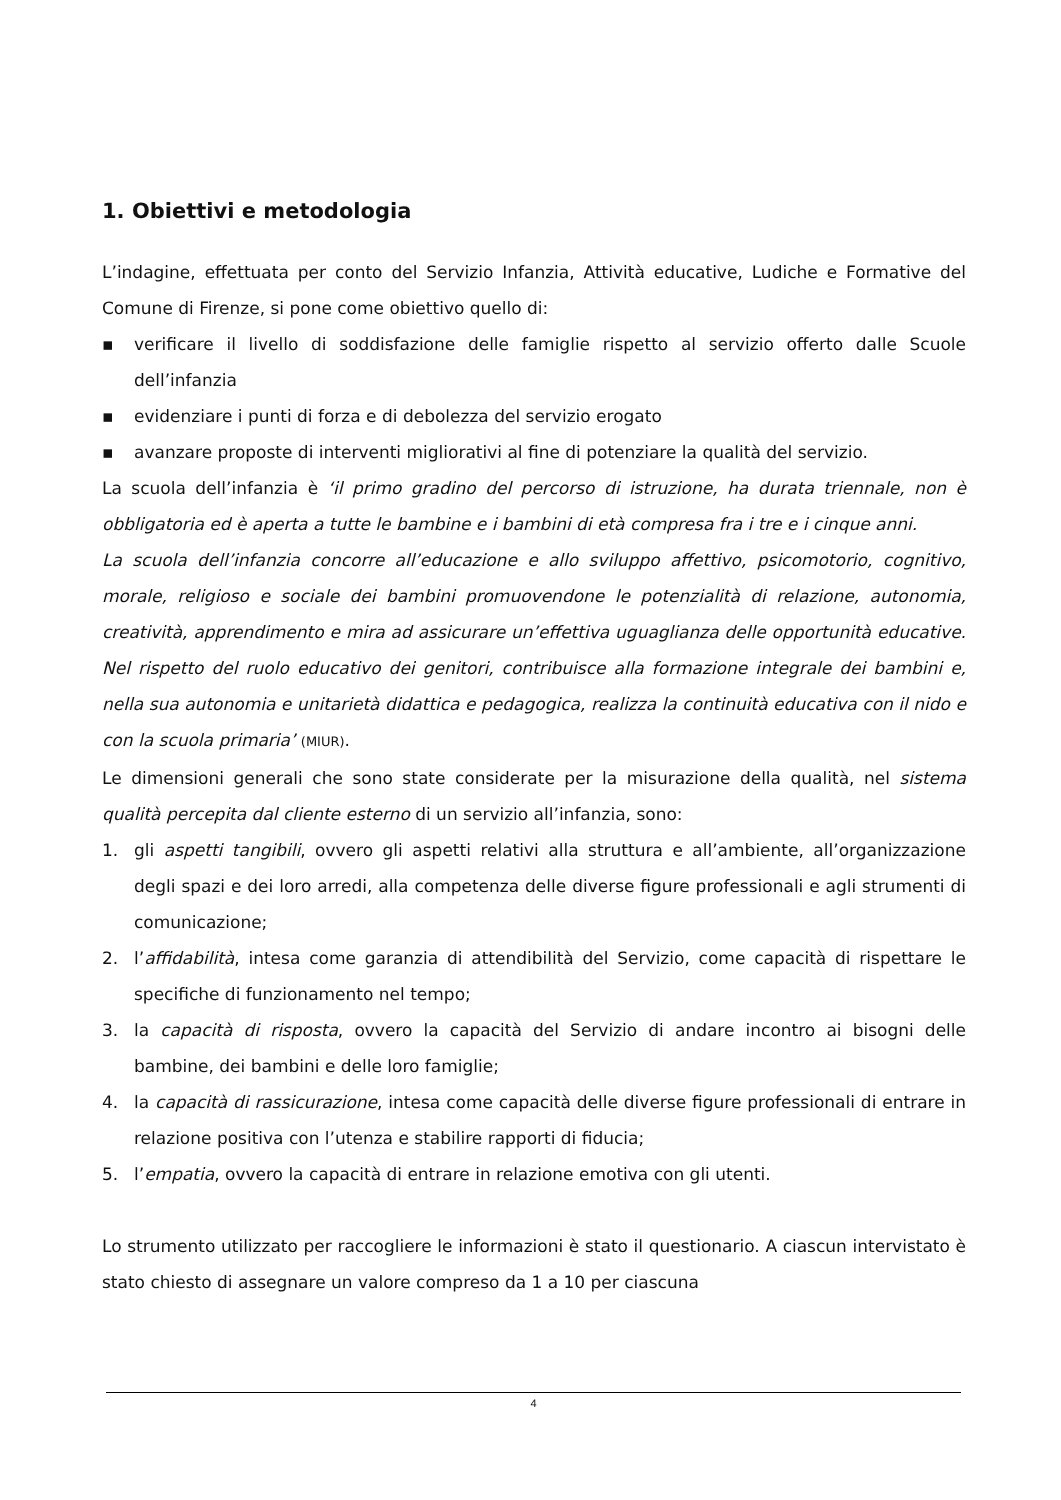1. Obiettivi e metodologia
L’indagine, effettuata per conto del Servizio Infanzia, Attività educative, Ludiche e Formative del Comune di Firenze, si pone come obiettivo quello di:
▪ verificare il livello di soddisfazione delle famiglie rispetto al servizio offerto dalle Scuole dell’infanzia
▪ evidenziare i punti di forza e di debolezza del servizio erogato
▪ avanzare proposte di interventi migliorativi al fine di potenziare la qualità del servizio.
La scuola dell’infanzia è ‘il primo gradino del percorso di istruzione, ha durata triennale, non è obbligatoria ed è aperta a tutte le bambine e i bambini di età compresa fra i tre e i cinque anni.
La scuola dell’infanzia concorre all’educazione e allo sviluppo affettivo, psicomotorio, cognitivo, morale, religioso e sociale dei bambini promuovendone le potenzialità di relazione, autonomia, creatività, apprendimento e mira ad assicurare un’effettiva uguaglianza delle opportunità educative. Nel rispetto del ruolo educativo dei genitori, contribuisce alla formazione integrale dei bambini e, nella sua autonomia e unitarietà didattica e pedagogica, realizza la continuità educativa con il nido e con la scuola primaria’ (MIUR).
Le dimensioni generali che sono state considerate per la misurazione della qualità, nel sistema qualità percepita dal cliente esterno di un servizio all’infanzia, sono:
1. gli aspetti tangibili, ovvero gli aspetti relativi alla struttura e all’ambiente, all’organizzazione degli spazi e dei loro arredi, alla competenza delle diverse figure professionali e agli strumenti di comunicazione;
2. l’affidabilità, intesa come garanzia di attendibilità del Servizio, come capacità di rispettare le specifiche di funzionamento nel tempo;
3. la capacità di risposta, ovvero la capacità del Servizio di andare incontro ai bisogni delle bambine, dei bambini e delle loro famiglie;
4. la capacità di rassicurazione, intesa come capacità delle diverse figure professionali di entrare in relazione positiva con l’utenza e stabilire rapporti di fiducia;
5. l’empatia, ovvero la capacità di entrare in relazione emotiva con gli utenti.
Lo strumento utilizzato per raccogliere le informazioni è stato il questionario. A ciascun intervistato è stato chiesto di assegnare un valore compreso da 1 a 10 per ciascuna
4